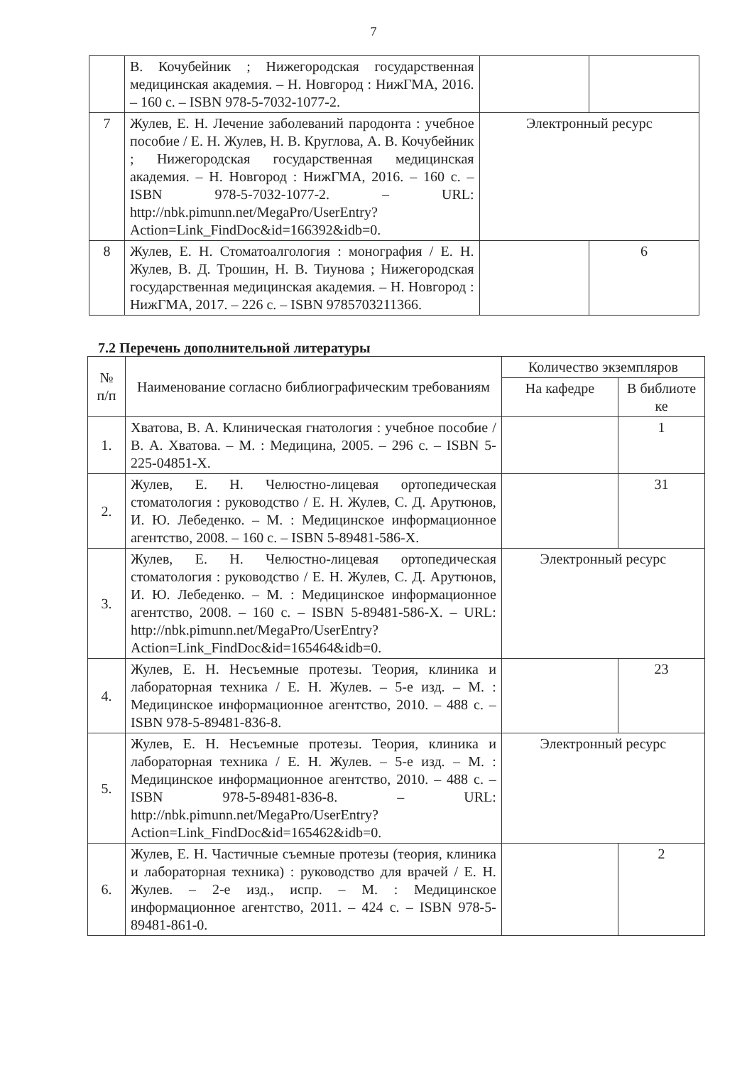7
| | В. Кочубейник ; Нижегородская государственная медицинская академия. – Н. Новгород : НижГМА, 2016. – 160 с. – ISBN 978-5-7032-1077-2. | | |
| 7 | Жулев, Е. Н. Лечение заболеваний пародонта : учебное пособие / Е. Н. Жулев, Н. В. Круглова, А. В. Кочубейник ; Нижегородская государственная медицинская академия. – Н. Новгород : НижГМА, 2016. – 160 с. – ISBN 978-5-7032-1077-2. – URL: http://nbk.pimunn.net/MegaPro/UserEntry?Action=Link_FindDoc&id=166392&idb=0 . | Электронный ресурс | |
| 8 | Жулев, Е. Н. Стоматоалгология : монография / Е. Н. Жулев, В. Д. Трошин, Н. В. Тиунова ; Нижегородская государственная медицинская академия. – Н. Новгород : НижГМА, 2017. – 226 с. – ISBN 9785703211366. | | 6 |
7.2 Перечень дополнительной литературы
| № п/п | Наименование согласно библиографическим требованиям | Количество экземпляров | |
| --- | --- | --- | --- |
| | | На кафедре | В библиоте ке |
| 1. | Хватова, В. А. Клиническая гнатология : учебное пособие / В. А. Хватова. – М. : Медицина, 2005. – 296 с. – ISBN 5-225-04851-X. | | 1 |
| 2. | Жулев, Е. Н. Челюстно-лицевая ортопедическая стоматология : руководство / Е. Н. Жулев, С. Д. Арутюнов, И. Ю. Лебеденко. – М. : Медицинское информационное агентство, 2008. – 160 с. – ISBN 5-89481-586-X. | | 31 |
| 3. | Жулев, Е. Н. Челюстно-лицевая ортопедическая стоматология : руководство / Е. Н. Жулев, С. Д. Арутюнов, И. Ю. Лебеденко. – М. : Медицинское информационное агентство, 2008. – 160 с. – ISBN 5-89481-586-X. – URL: http://nbk.pimunn.net/MegaPro/UserEntry?Action=Link_FindDoc&id=165464&idb=0 . | Электронный ресурс | |
| 4. | Жулев, Е. Н. Несъемные протезы. Теория, клиника и лабораторная техника / Е. Н. Жулев. – 5-е изд. – М. : Медицинское информационное агентство, 2010. – 488 с. – ISBN 978-5-89481-836-8. | | 23 |
| 5. | Жулев, Е. Н. Несъемные протезы. Теория, клиника и лабораторная техника / Е. Н. Жулев. – 5-е изд. – М. : Медицинское информационное агентство, 2010. – 488 с. – ISBN 978-5-89481-836-8. – URL: http://nbk.pimunn.net/MegaPro/UserEntry?Action=Link_FindDoc&id=165462&idb=0 . | Электронный ресурс | |
| 6. | Жулев, Е. Н. Частичные съемные протезы (теория, клиника и лабораторная техника) : руководство для врачей / Е. Н. Жулев. – 2-е изд., испр. – М. : Медицинское информационное агентство, 2011. – 424 с. – ISBN 978-5-89481-861-0. | | 2 |